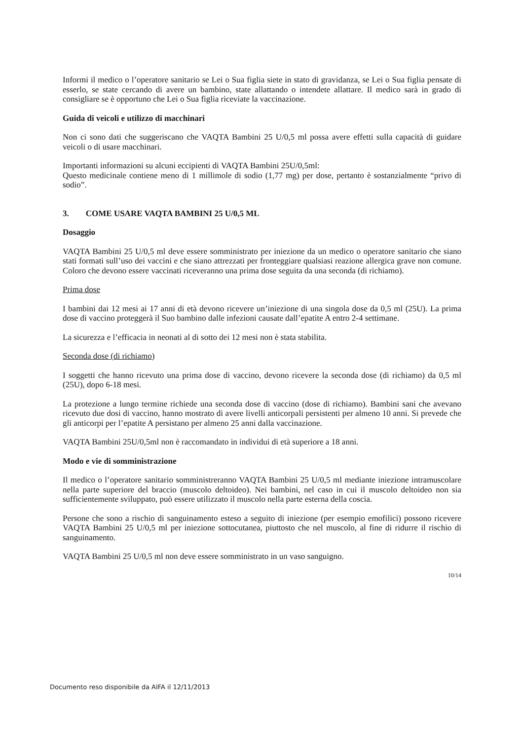Informi il medico o l’operatore sanitario se Lei o Sua figlia siete in stato di gravidanza, se Lei o Sua figlia pensate di esserlo, se state cercando di avere un bambino, state allattando o intendete allattare. Il medico sarà in grado di consigliare se è opportuno che Lei o Sua figlia riceviate la vaccinazione.
Guida di veicoli e utilizzo di macchinari
Non ci sono dati che suggeriscano che VAQTA Bambini 25 U/0,5 ml possa avere effetti sulla capacità di guidare veicoli o di usare macchinari.
Importanti informazioni su alcuni eccipienti di VAQTA Bambini 25U/0,5ml:
Questo medicinale contiene meno di 1 millimole di sodio (1,77 mg) per dose, pertanto è sostanzialmente “privo di sodio”.
3. COME USARE VAQTA BAMBINI 25 U/0,5 ML
Dosaggio
VAQTA Bambini 25 U/0,5 ml deve essere somministrato per iniezione da un medico o operatore sanitario che siano stati formati sull’uso dei vaccini e che siano attrezzati per fronteggiare qualsiasi reazione allergica grave non comune. Coloro che devono essere vaccinati riceveranno una prima dose seguita da una seconda (di richiamo).
Prima dose
I bambini dai 12 mesi ai 17 anni di età devono ricevere un’iniezione di una singola dose da 0,5 ml (25U). La prima dose di vaccino proteggerà il Suo bambino dalle infezioni causate dall’epatite A entro 2-4 settimane.
La sicurezza e l’efficacia in neonati al di sotto dei 12 mesi non è stata stabilita.
Seconda dose (di richiamo)
I soggetti che hanno ricevuto una prima dose di vaccino, devono ricevere la seconda dose (di richiamo) da 0,5 ml (25U), dopo 6-18 mesi.
La protezione a lungo termine richiede una seconda dose di vaccino (dose di richiamo). Bambini sani che avevano ricevuto due dosi di vaccino, hanno mostrato di avere livelli anticorpali persistenti per almeno 10 anni. Si prevede che gli anticorpi per l’epatite A persistano per almeno 25 anni dalla vaccinazione.
VAQTA Bambini 25U/0,5ml non è raccomandato in individui di età superiore a 18 anni.
Modo e vie di somministrazione
Il medico o l’operatore sanitario somministreranno VAQTA Bambini 25 U/0,5 ml mediante iniezione intramuscolare nella parte superiore del braccio (muscolo deltoideo). Nei bambini, nel caso in cui il muscolo deltoideo non sia sufficientemente sviluppato, può essere utilizzato il muscolo nella parte esterna della coscia.
Persone che sono a rischio di sanguinamento esteso a seguito di iniezione (per esempio emofilici) possono ricevere VAQTA Bambini 25 U/0,5 ml per iniezione sottocutanea, piuttosto che nel muscolo, al fine di ridurre il rischio di sanguinamento.
VAQTA Bambini 25 U/0,5 ml non deve essere somministrato in un vaso sanguigno.
10/14
Documento reso disponibile da AIFA il 12/11/2013